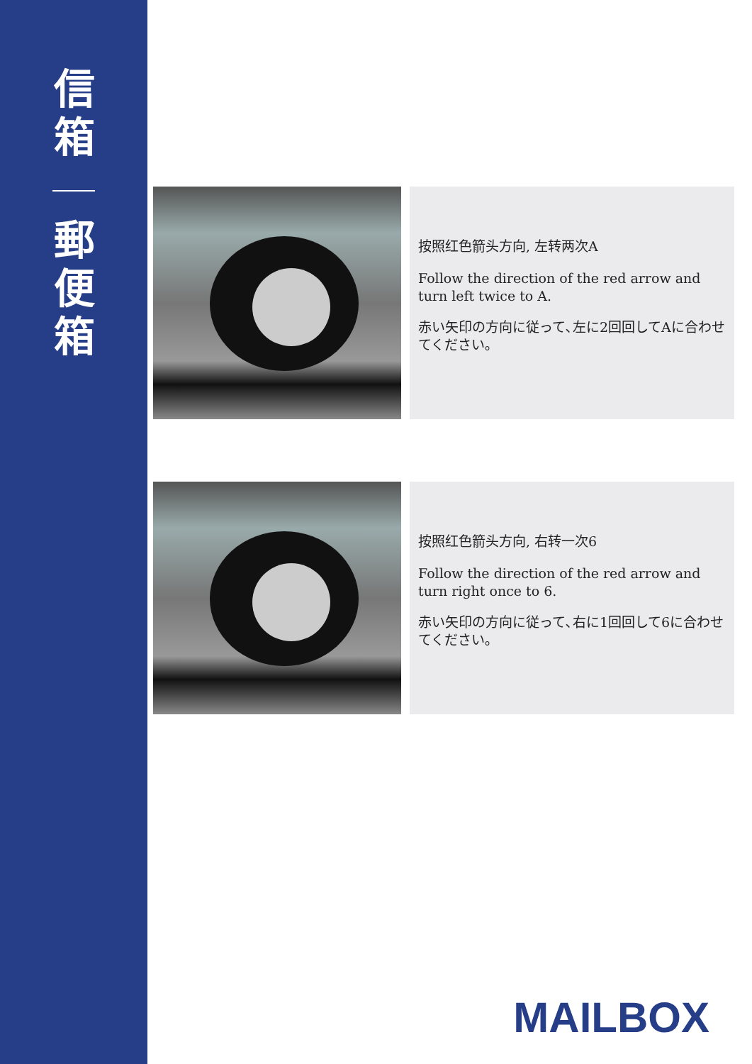信
箱
郵
便
箱
按照红色箭头方向, 左转两次A
Follow the direction of the red arrow and turn left twice to A.
赤い矢印の方向に従って､左に2回回してAに合わせてください｡
按照红色箭头方向, 右转一次6
Follow the direction of the red arrow and turn right once to 6.
赤い矢印の方向に従って､右に1回回して6に合わせてください｡
MAILBOX